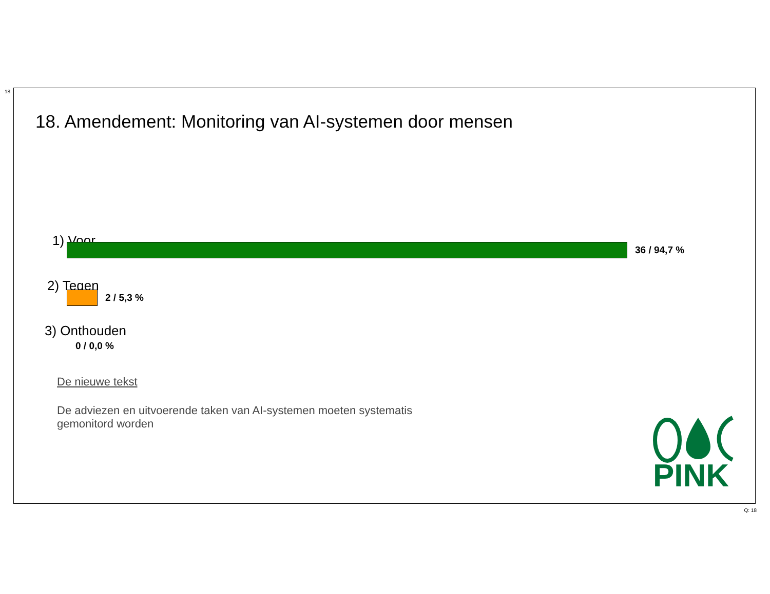18
18. Amendement: Monitoring van AI-systemen door mensen
1) Voor
36 / 94,7 %
2) Tegen
2 / 5,3 %
3) Onthouden
0 / 0,0 %
De nieuwe tekst
De adviezen en uitvoerende taken van AI-systemen moeten systematis
gemonitord worden
PINK
Q: 18